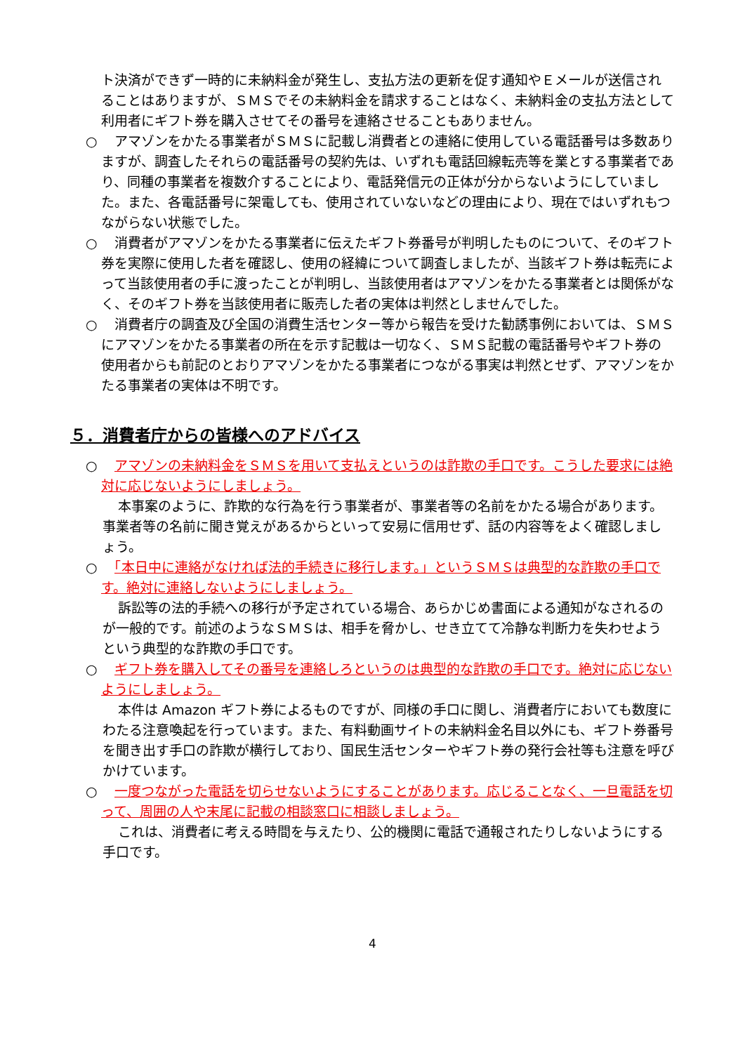ト決済ができず一時的に未納料金が発生し、支払方法の更新を促す通知やＥメールが送信されることはありますが、ＳＭＳでその未納料金を請求することはなく、未納料金の支払方法として利用者にギフト券を購入させてその番号を連絡させることもありません。
○　アマゾンをかたる事業者がＳＭＳに記載し消費者との連絡に使用している電話番号は多数ありますが、調査したそれらの電話番号の契約先は、いずれも電話回線転売等を業とする事業者であり、同種の事業者を複数介することにより、電話発信元の正体が分からないようにしていました。また、各電話番号に架電しても、使用されていないなどの理由により、現在ではいずれもつながらない状態でした。
○　消費者がアマゾンをかたる事業者に伝えたギフト券番号が判明したものについて、そのギフト券を実際に使用した者を確認し、使用の経緯について調査しましたが、当該ギフト券は転売によって当該使用者の手に渡ったことが判明し、当該使用者はアマゾンをかたる事業者とは関係がなく、そのギフト券を当該使用者に販売した者の実体は判然としませんでした。
○　消費者庁の調査及び全国の消費生活センター等から報告を受けた勧誘事例においては、ＳＭＳにアマゾンをかたる事業者の所在を示す記載は一切なく、ＳＭＳ記載の電話番号やギフト券の使用者からも前記のとおりアマゾンをかたる事業者につながる事実は判然とせず、アマゾンをかたる事業者の実体は不明です。
５．消費者庁からの皆様へのアドバイス
○　アマゾンの未納料金をＳＭＳを用いて支払えというのは詐欺の手口です。こうした要求には絶対に応じないようにしましょう。
本事案のように、詐欺的な行為を行う事業者が、事業者等の名前をかたる場合があります。事業者等の名前に聞き覚えがあるからといって安易に信用せず、話の内容等をよく確認しましょう。
○　「本日中に連絡がなければ法的手続きに移行します。」というＳＭＳは典型的な詐欺の手口です。絶対に連絡しないようにしましょう。
訴訟等の法的手続への移行が予定されている場合、あらかじめ書面による通知がなされるのが一般的です。前述のようなＳＭＳは、相手を脅かし、せき立てて冷静な判断力を失わせようという典型的な詐欺の手口です。
○　ギフト券を購入してその番号を連絡しろというのは典型的な詐欺の手口です。絶対に応じないようにしましょう。
本件は Amazon ギフト券によるものですが、同様の手口に関し、消費者庁においても数度にわたる注意喚起を行っています。また、有料動画サイトの未納料金名目以外にも、ギフト券番号を聞き出す手口の詐欺が横行しており、国民生活センターやギフト券の発行会社等も注意を呼びかけています。
○　一度つながった電話を切らせないようにすることがあります。応じることなく、一旦電話を切って、周囲の人や末尾に記載の相談窓口に相談しましょう。
これは、消費者に考える時間を与えたり、公的機関に電話で通報されたりしないようにする手口です。
4